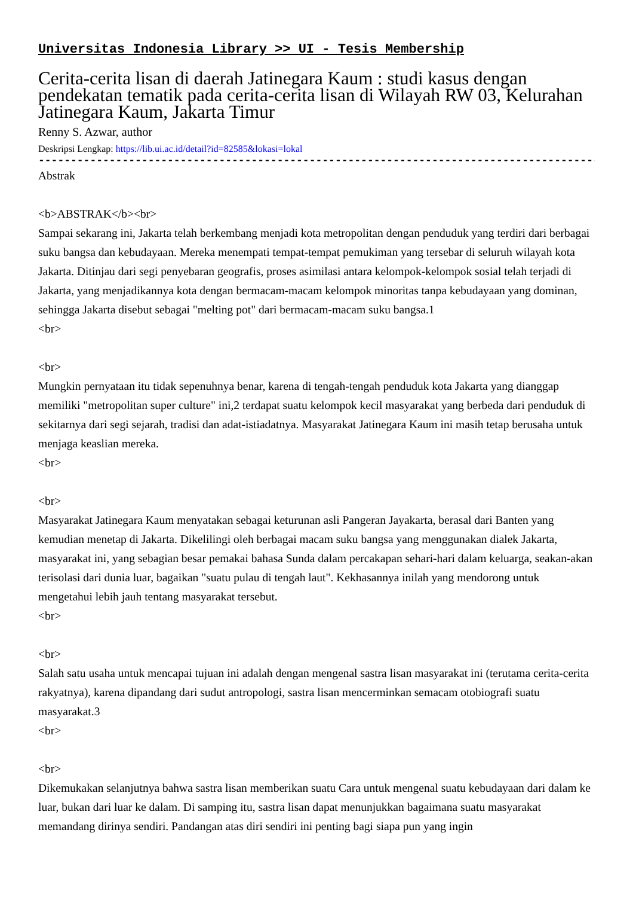Universitas Indonesia Library >> UI - Tesis Membership
Cerita-cerita lisan di daerah Jatinegara Kaum : studi kasus dengan pendekatan tematik pada cerita-cerita lisan di Wilayah RW 03, Kelurahan Jatinegara Kaum, Jakarta Timur
Renny S. Azwar, author
Deskripsi Lengkap: https://lib.ui.ac.id/detail?id=82585&lokasi=lokal
------------------------------------------------------------------------------------------
Abstrak
<b>ABSTRAK</b><br>
Sampai sekarang ini, Jakarta telah berkembang menjadi kota metropolitan dengan penduduk yang terdiri dari berbagai suku bangsa dan kebudayaan. Mereka menempati tempat-tempat pemukiman yang tersebar di seluruh wilayah kota Jakarta. Ditinjau dari segi penyebaran geografis, proses asimilasi antara kelompok-kelompok sosial telah terjadi di Jakarta, yang menjadikannya kota dengan bermacam-macam kelompok minoritas tanpa kebudayaan yang dominan, sehingga Jakarta disebut sebagai "melting pot" dari bermacam-macam suku bangsa.1
<br>
<br>
Mungkin pernyataan itu tidak sepenuhnya benar, karena di tengah-tengah penduduk kota Jakarta yang dianggap memiliki "metropolitan super culture" ini,2 terdapat suatu kelompok kecil masyarakat yang berbeda dari penduduk di sekitarnya dari segi sejarah, tradisi dan adat-istiadatnya. Masyarakat Jatinegara Kaum ini masih tetap berusaha untuk menjaga keaslian mereka.
<br>
<br>
Masyarakat Jatinegara Kaum menyatakan sebagai keturunan asli Pangeran Jayakarta, berasal dari Banten yang kemudian menetap di Jakarta. Dikelilingi oleh berbagai macam suku bangsa yang menggunakan dialek Jakarta, masyarakat ini, yang sebagian besar pemakai bahasa Sunda dalam percakapan sehari-hari dalam keluarga, seakan-akan terisolasi dari dunia luar, bagaikan "suatu pulau di tengah laut". Kekhasannya inilah yang mendorong untuk mengetahui lebih jauh tentang masyarakat tersebut.
<br>
<br>
Salah satu usaha untuk mencapai tujuan ini adalah dengan mengenal sastra lisan masyarakat ini (terutama cerita-cerita rakyatnya), karena dipandang dari sudut antropologi, sastra lisan mencerminkan semacam otobiografi suatu masyarakat.3
<br>
<br>
Dikemukakan selanjutnya bahwa sastra lisan memberikan suatu Cara untuk mengenal suatu kebudayaan dari dalam ke luar, bukan dari luar ke dalam. Di samping itu, sastra lisan dapat menunjukkan bagaimana suatu masyarakat memandang dirinya sendiri. Pandangan atas diri sendiri ini penting bagi siapa pun yang ingin